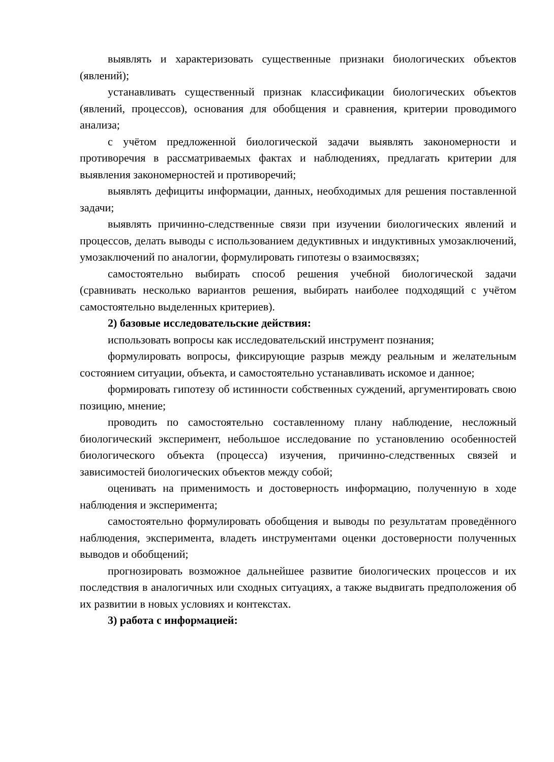выявлять и характеризовать существенные признаки биологических объектов (явлений);
устанавливать существенный признак классификации биологических объектов (явлений, процессов), основания для обобщения и сравнения, критерии проводимого анализа;
с учётом предложенной биологической задачи выявлять закономерности и противоречия в рассматриваемых фактах и наблюдениях, предлагать критерии для выявления закономерностей и противоречий;
выявлять дефициты информации, данных, необходимых для решения поставленной задачи;
выявлять причинно-следственные связи при изучении биологических явлений и процессов, делать выводы с использованием дедуктивных и индуктивных умозаключений, умозаключений по аналогии, формулировать гипотезы о взаимосвязях;
самостоятельно выбирать способ решения учебной биологической задачи (сравнивать несколько вариантов решения, выбирать наиболее подходящий с учётом самостоятельно выделенных критериев).
2) базовые исследовательские действия:
использовать вопросы как исследовательский инструмент познания;
формулировать вопросы, фиксирующие разрыв между реальным и желательным состоянием ситуации, объекта, и самостоятельно устанавливать искомое и данное;
формировать гипотезу об истинности собственных суждений, аргументировать свою позицию, мнение;
проводить по самостоятельно составленному плану наблюдение, несложный биологический эксперимент, небольшое исследование по установлению особенностей биологического объекта (процесса) изучения, причинно-следственных связей и зависимостей биологических объектов между собой;
оценивать на применимость и достоверность информацию, полученную в ходе наблюдения и эксперимента;
самостоятельно формулировать обобщения и выводы по результатам проведённого наблюдения, эксперимента, владеть инструментами оценки достоверности полученных выводов и обобщений;
прогнозировать возможное дальнейшее развитие биологических процессов и их последствия в аналогичных или сходных ситуациях, а также выдвигать предположения об их развитии в новых условиях и контекстах.
3) работа с информацией: